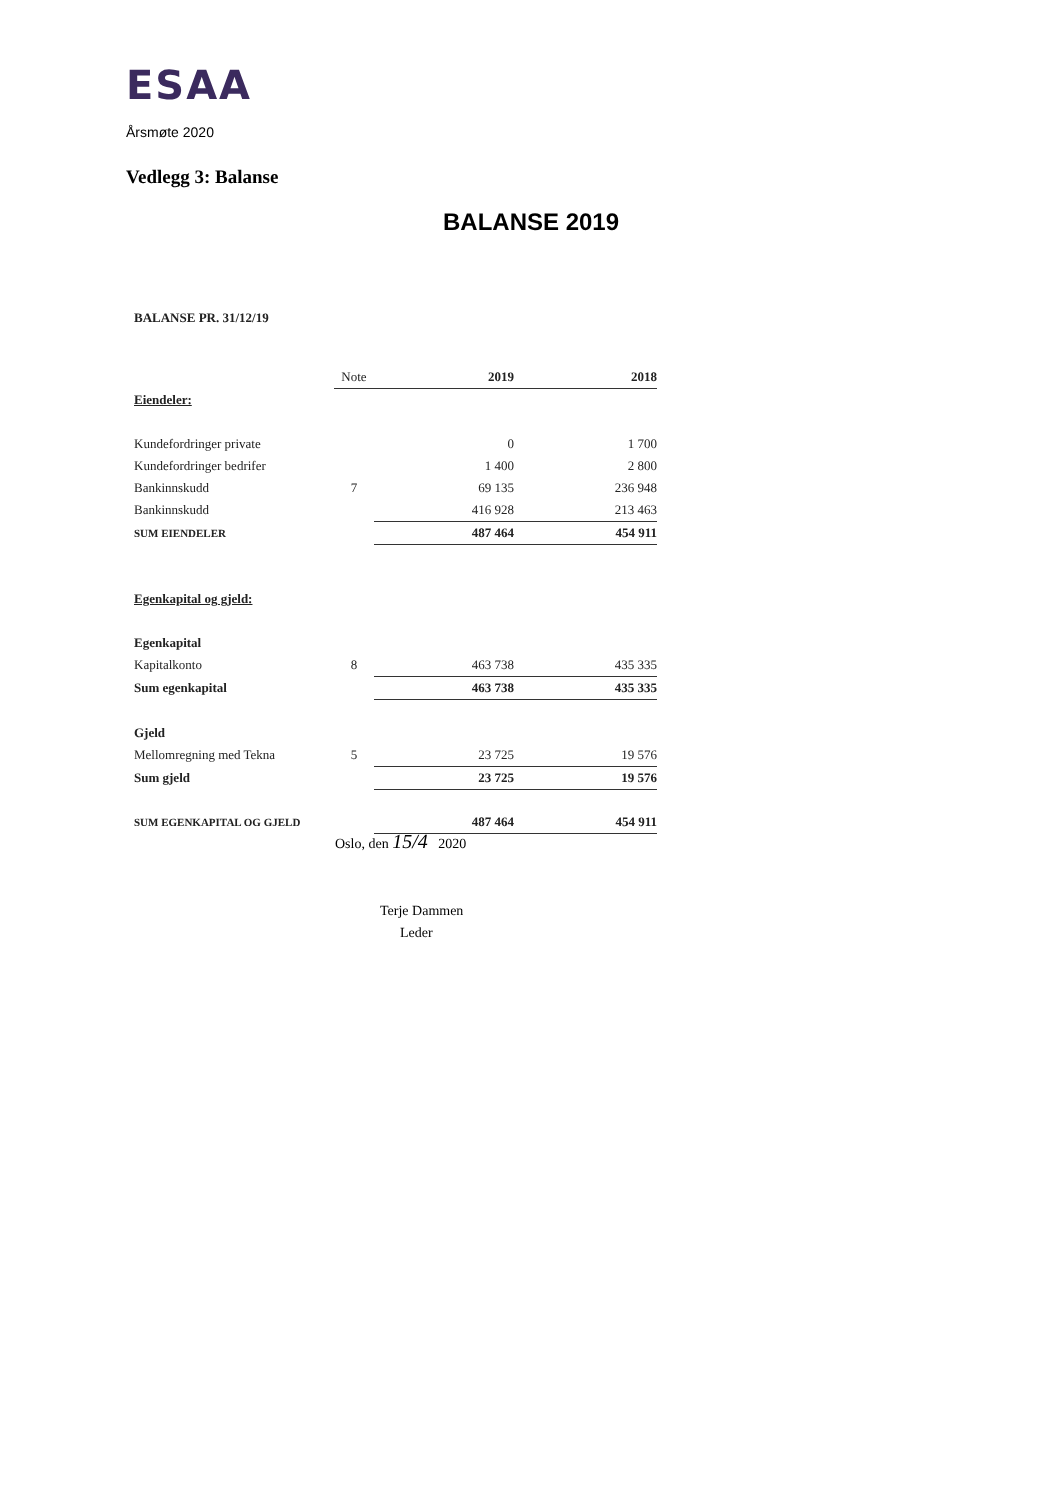ESAA
Årsmøte 2020
Vedlegg 3: Balanse
BALANSE 2019
BALANSE PR. 31/12/19
| | Note | 2019 | 2018 |
| --- | --- | --- | --- |
| Eiendeler: | | | |
| Kundefordringer private | | 0 | 1 700 |
| Kundefordringer bedrifer | | 1 400 | 2 800 |
| Bankinnskudd | 7 | 69 135 | 236 948 |
| Bankinnskudd | | 416 928 | 213 463 |
| SUM EIENDELER | | 487 464 | 454 911 |
| Egenkapital og gjeld: | | | |
| Egenkapital | | | |
| Kapitalkonto | 8 | 463 738 | 435 335 |
| Sum egenkapital | | 463 738 | 435 335 |
| Gjeld | | | |
| Mellomregning med Tekna | 5 | 23 725 | 19 576 |
| Sum gjeld | | 23 725 | 19 576 |
| SUM EGENKAPITAL OG GJELD | | 487 464 | 454 911 |
Oslo, den 15/4 2020
Terje Dammen
Leder